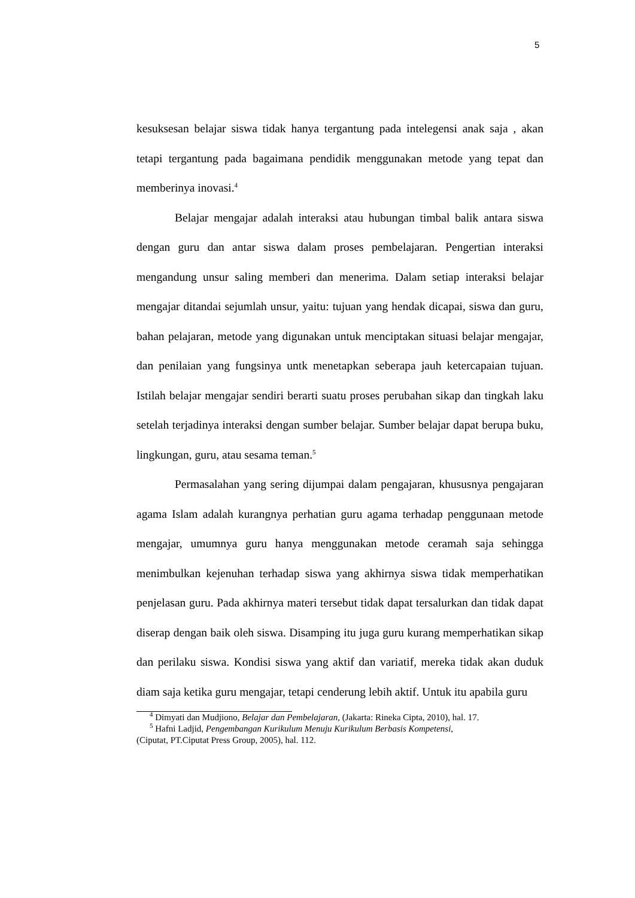5
kesuksesan belajar siswa tidak hanya tergantung pada intelegensi anak saja , akan tetapi tergantung pada bagaimana pendidik menggunakan metode yang tepat dan memberinya inovasi.<sup>4</sup>
Belajar mengajar adalah interaksi atau hubungan timbal balik antara siswa dengan guru dan antar siswa dalam proses pembelajaran. Pengertian interaksi mengandung unsur saling memberi dan menerima. Dalam setiap interaksi belajar mengajar ditandai sejumlah unsur, yaitu: tujuan yang hendak dicapai, siswa dan guru, bahan pelajaran, metode yang digunakan untuk menciptakan situasi belajar mengajar, dan penilaian yang fungsinya untk menetapkan seberapa jauh ketercapaian tujuan. Istilah belajar mengajar sendiri berarti suatu proses perubahan sikap dan tingkah laku setelah terjadinya interaksi dengan sumber belajar. Sumber belajar dapat berupa buku, lingkungan, guru, atau sesama teman.<sup>5</sup>
Permasalahan yang sering dijumpai dalam pengajaran, khususnya pengajaran agama Islam adalah kurangnya perhatian guru agama terhadap penggunaan metode mengajar, umumnya guru hanya menggunakan metode ceramah saja sehingga menimbulkan kejenuhan terhadap siswa yang akhirnya siswa tidak memperhatikan penjelasan guru. Pada akhirnya materi tersebut tidak dapat tersalurkan dan tidak dapat diserap dengan baik oleh siswa. Disamping itu juga guru kurang memperhatikan sikap dan perilaku siswa. Kondisi siswa yang aktif dan variatif, mereka tidak akan duduk diam saja ketika guru mengajar, tetapi cenderung lebih aktif. Untuk itu apabila guru
<sup>4</sup> Dimyati dan Mudjiono, Belajar dan Pembelajaran, (Jakarta: Rineka Cipta, 2010), hal. 17.
<sup>5</sup> Hafni Ladjid, Pengembangan Kurikulum Menuju Kurikulum Berbasis Kompetensi,
(Ciputat, PT.Ciputat Press Group, 2005), hal. 112.